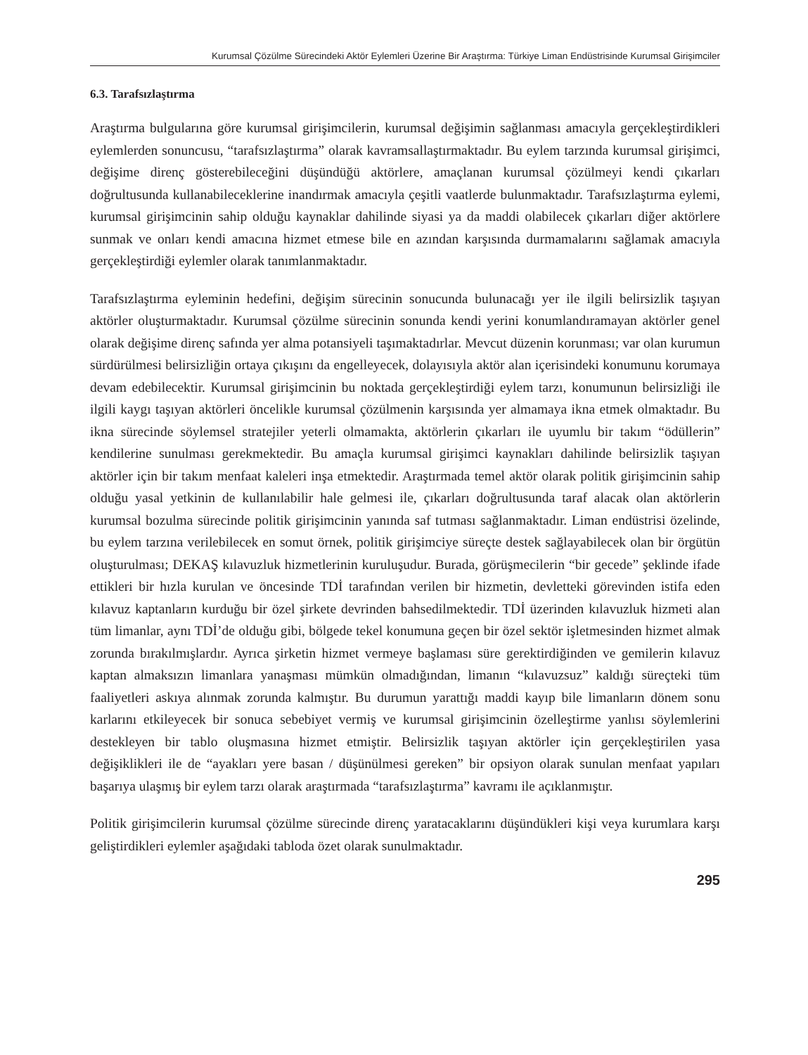Kurumsal Çözülme Sürecindeki Aktör Eylemleri Üzerine Bir Araştırma: Türkiye Liman Endüstrisinde Kurumsal Girişimciler
6.3. Tarafsızlaştırma
Araştırma bulgularına göre kurumsal girişimcilerin, kurumsal değişimin sağlanması amacıyla gerçekleştirdikleri eylemlerden sonuncusu, “tarafsızlaştırma” olarak kavramsallaştırmaktadır. Bu eylem tarzında kurumsal girişimci, değişime direnç gösterebileceğini düşündüğü aktörlere, amaçlanan kurumsal çözülmeyi kendi çıkarları doğrultusunda kullanabileceklerine inandırmak amacıyla çeşitli vaatlerde bulunmaktadır. Tarafsızlaştırma eylemi, kurumsal girişimcinin sahip olduğu kaynaklar dahilinde siyasi ya da maddi olabilecek çıkarları diğer aktörlere sunmak ve onları kendi amacına hizmet etmese bile en azından karşısında durmamalarını sağlamak amacıyla gerçekleştirdiği eylemler olarak tanımlanmaktadır.
Tarafsızlaştırma eyleminin hedefini, değişim sürecinin sonucunda bulunacağı yer ile ilgili belirsizlik taşıyan aktörler oluşturmaktadır. Kurumsal çözülme sürecinin sonunda kendi yerini konumlandıramayan aktörler genel olarak değişime direnç safında yer alma potansiyeli taşımaktadırlar. Mevcut düzenin korunması; var olan kurumun sürdürülmesi belirsizliğin ortaya çıkışını da engelleyecek, dolayısıyla aktör alan içerisindeki konumunu korumaya devam edebilecektir. Kurumsal girişimcinin bu noktada gerçekleştirdiği eylem tarzı, konumunun belirsizliği ile ilgili kaygı taşıyan aktörleri öncelikle kurumsal çözülmenin karşısında yer almamaya ikna etmek olmaktadır. Bu ikna sürecinde söylemsel stratejiler yeterli olmamakta, aktörlerin çıkarları ile uyumlu bir takım “ödüllerin” kendilerine sunulması gerekmektedir. Bu amaçla kurumsal girişimci kaynakları dahilinde belirsizlik taşıyan aktörler için bir takım menfaat kaleleri inşa etmektedir. Araştırmada temel aktör olarak politik girişimcinin sahip olduğu yasal yetkinin de kullanılabilir hale gelmesi ile, çıkarları doğrultusunda taraf alacak olan aktörlerin kurumsal bozulma sürecinde politik girişimcinin yanında saf tutması sağlanmaktadır. Liman endüstrisi özelinde, bu eylem tarzına verilebilecek en somut örnek, politik girişimciye süreçte destek sağlayabilecek olan bir örgütün oluşturulması; DEKAŞ kılavuzluk hizmetlerinin kuruluşudur. Burada, görüşmecilerin “bir gecede” şeklinde ifade ettikleri bir hızla kurulan ve öncesinde TDİ tarafından verilen bir hizmetin, devletteki görevinden istifa eden kılavuz kaptanların kurduğu bir özel şirkete devrinden bahsedilmektedir. TDİ üzerinden kılavuzluk hizmeti alan tüm limanlar, aynı TDİ’de olduğu gibi, bölgede tekel konumuna geçen bir özel sektör işletmesinden hizmet almak zorunda bırakılmışlardır. Ayrıca şirketin hizmet vermeye başlaması süre gerektirdiğinden ve gemilerin kılavuz kaptan almaksızın limanlara yanaşması mümkün olmadığından, limanın “kılavuzsuz” kaldığı süreçteki tüm faaliyetleri askıya alınmak zorunda kalmıştır. Bu durumun yarattığı maddi kayıp bile limanların dönem sonu karlarını etkileyecek bir sonuca sebebiyet vermiş ve kurumsal girişimcinin özelleştirme yanlısı söylemlerini destekleyen bir tablo oluşmasına hizmet etmiştir. Belirsizlik taşıyan aktörler için gerçekleştirilen yasa değişiklikleri ile de “ayakları yere basan / düşünülmesi gereken” bir opsiyon olarak sunulan menfaat yapıları başarıya ulaşmış bir eylem tarzı olarak araştırmada “tarafsızlaştırma” kavramı ile açıklanmıştır.
Politik girişimcilerin kurumsal çözülme sürecinde direnç yaratacaklarını düşündükleri kişi veya kurumlara karşı geliştirdikleri eylemler aşağıdaki tabloda özet olarak sunulmaktadır.
295